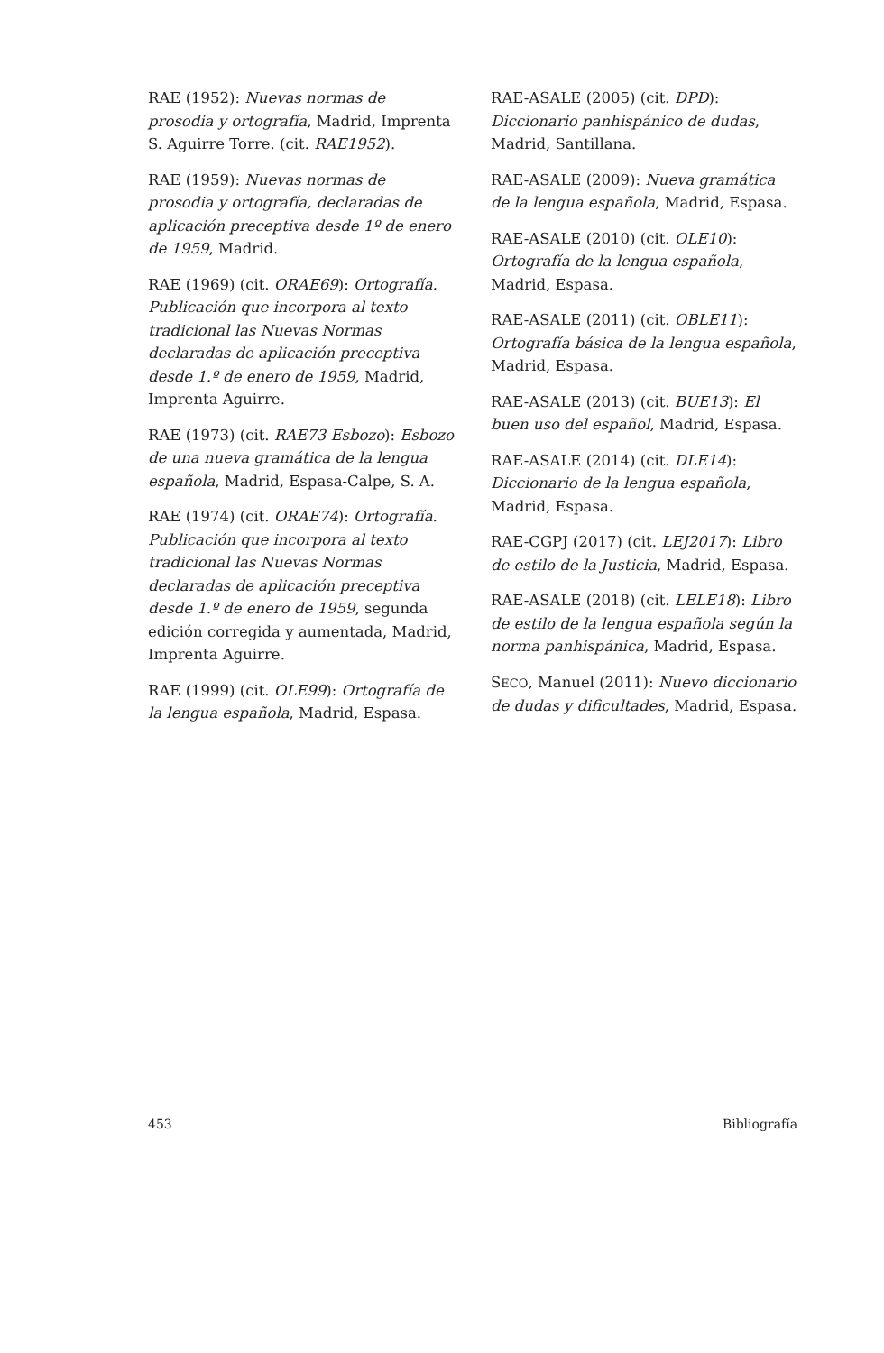RAE (1952): Nuevas normas de prosodia y ortografía, Madrid, Imprenta S. Aguirre Torre. (cit. RAE1952).
RAE (1959): Nuevas normas de prosodia y ortografía, declaradas de aplicación preceptiva desde 1º de enero de 1959, Madrid.
RAE (1969) (cit. ORAE69): Ortografía. Publicación que incorpora al texto tradicional las Nuevas Normas declaradas de aplicación preceptiva desde 1.º de enero de 1959, Madrid, Imprenta Aguirre.
RAE (1973) (cit. RAE73 Esbozo): Esbozo de una nueva gramática de la lengua española, Madrid, Espasa-Calpe, S. A.
RAE (1974) (cit. ORAE74): Ortografía. Publicación que incorpora al texto tradicional las Nuevas Normas declaradas de aplicación preceptiva desde 1.º de enero de 1959, segunda edición corregida y aumentada, Madrid, Imprenta Aguirre.
RAE (1999) (cit. OLE99): Ortografía de la lengua española, Madrid, Espasa.
RAE-ASALE (2005) (cit. DPD): Diccionario panhispánico de dudas, Madrid, Santillana.
RAE-ASALE (2009): Nueva gramática de la lengua española, Madrid, Espasa.
RAE-ASALE (2010) (cit. OLE10): Ortografía de la lengua española, Madrid, Espasa.
RAE-ASALE (2011) (cit. OBLE11): Ortografía básica de la lengua española, Madrid, Espasa.
RAE-ASALE (2013) (cit. BUE13): El buen uso del español, Madrid, Espasa.
RAE-ASALE (2014) (cit. DLE14): Diccionario de la lengua española, Madrid, Espasa.
RAE-CGPJ (2017) (cit. LEJ2017): Libro de estilo de la Justicia, Madrid, Espasa.
RAE-ASALE (2018) (cit. LELE18): Libro de estilo de la lengua española según la norma panhispánica, Madrid, Espasa.
SECO, Manuel (2011): Nuevo diccionario de dudas y dificultades, Madrid, Espasa.
453 Bibliografía